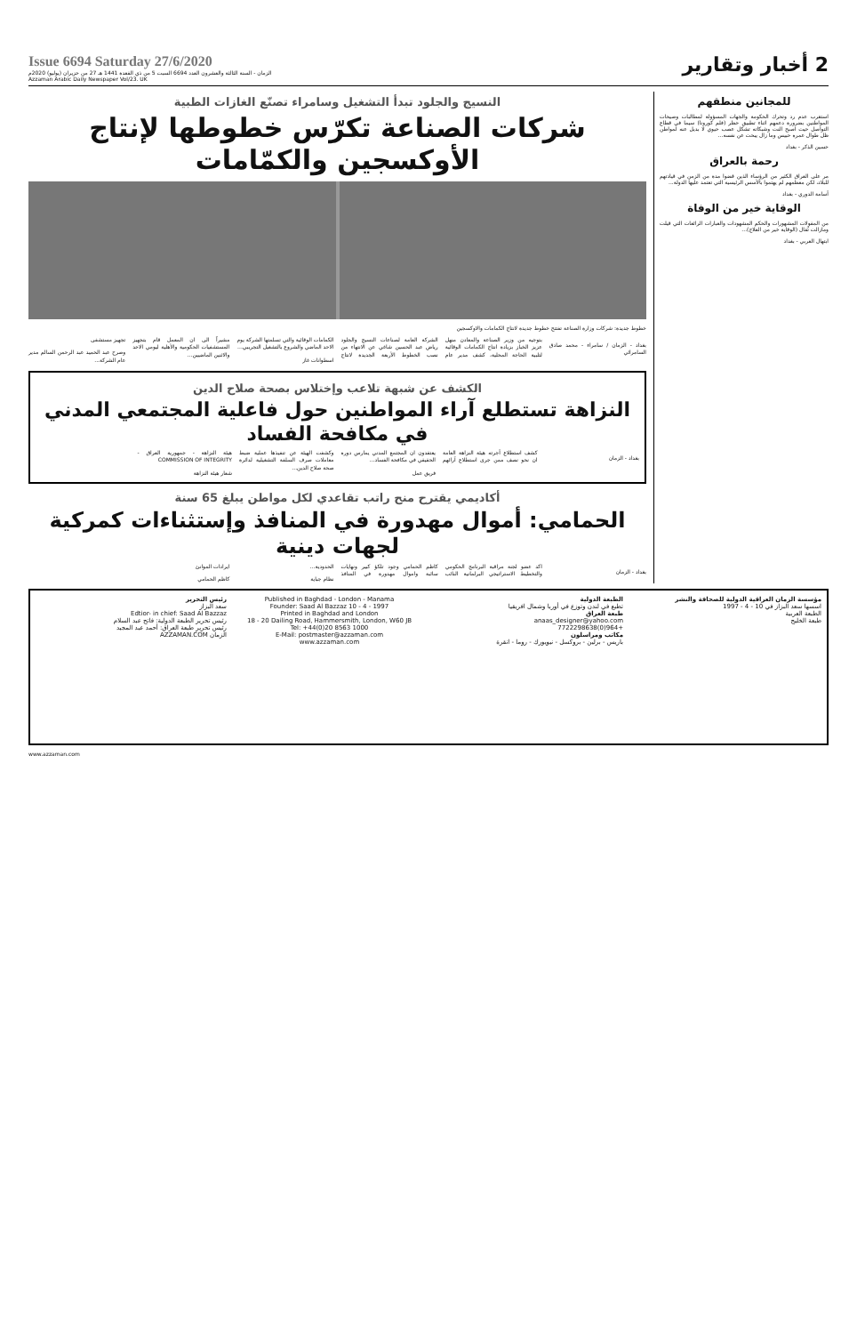Issue 6694 Saturday 27/6/2020
الزمان - السنة الثالثة والعشرون العدد 6694 السبت 5 من ذي القعدة 1441 هـ 27 من حزيران (يوليو) 2020م
Azzaman Arabic Daily Newspaper Vol/23. UK
2 أخبار وتقارير
للمجانين منطقهم
استغرب عدم رد وتحرك الحكومة والجهات المسؤولة لمطالبات وصيحات المواطنين بضرورة دعمهم اثناء تطبيق حظر (فلم كورونا) سيما في قطاع التواصل حيث اصبح النت وشبكاته تشكل عصب حيوي لا بديل عنه لمواطن ظل طوال عمره حبيس وما زال يبحث عن نفسه...
حسين الذكر - بغداد
رحمة بالعراق
مر على العراق الكثير من الرؤساء الذين قضوا مدة من الزمن في قيادتهم للبلاد، لكن معظمهم لم يهتموا بالأسس الرئيسية التي تعتمد عليها الدولة...
أسامة الدوري - بغداد
الوقاية خير من الوفاة
من المقولات المشهورات والحكم المشهودات والعبارات الرائعات التي قيلت ومازالت تُقال (الوقاية خير من العلاج)...
ابتهال العربي - بغداد
النسيج والجلود تبدأ التشغيل وسامراء تصنّع الغازات الطبية
شركات الصناعة تكرّس خطوطها لإنتاج الأوكسجين والكمّامات
خطوط جديدة: شركات وزارة الصناعة تفتتح خطوط جديدة لانتاج الكمامات والاوكسجين
بغداد - الزمان / سامراء - محمد صادق السامرائي
بتوجيه من وزير الصناعة والمعادن منهل عزيز الخباز بزيادة انتاج الكمامات الوقائية لتلبية الحاجة المحلية، كشف مدير عام الشركة العامة لصناعات النسيج والجلود رياض عبد الحسين شاغي عن الانتهاء من نصب الخطوط الأربعة الجديدة لانتاج الكمامات الوقائية والتي تسلمتها الشركة يوم الاحد الماضي والشروع بالتشغيل التجريبي...
اسطوانات غاز
مشيراً الى ان المعمل قام بتجهيز المستشفيات الحكومية والأهلية ليومي الاحد والاثنين الماضيين...
تجهيز مستشفى
وصرح عبد الحميد عبد الرحمن السالم مدير عام الشركة...
الكشف عن شبهة تلاعب وإختلاس بصحة صلاح الدين
النزاهة تستطلع آراء المواطنين حول فاعلية المجتمعي المدني في مكافحة الفساد
بغداد - الزمان
كشف استطلاع أجرته هيئة النزاهة العامة ان نحو نصف ممن جرى استطلاع آرائهم يعتقدون ان المجتمع المدني يمارس دوره الحقيقي في مكافحة الفساد...
فريق عمل
وكشفت الهيئة عن تنفيذها عملية ضبط معاملات صرف السلفة التشغيلية لدائرة صحة صلاح الدين...
هيئة النزاهة - جمهورية العراق - COMMISSION OF INTEGRITY
شعار هيئة النزاهة
أكاديمي يقترح منح راتب تقاعدي لكل مواطن يبلغ 65 سنة
الحمامي: أموال مهدورة في المنافذ وإستثناءات كمركية لجهات دينية
بغداد - الزمان
اكد عضو لجنة مراقبة البرنامج الحكومي والتخطيط الاستراتيجي البرلمانية النائب كاظم الحمامي وجود تلكؤ كبير ونهايات سائبة واموال مهدورة في المنافذ الحدودية...
نظام جباية
ايرادات الموانئ
كاظم الحمامي
مؤسسة الزمان العراقية الدولية للصحافة والنشر
اسسها سعد البزاز في 10 - 4 - 1997
الطبعة العربية
طبعة الخليج
الطبعة الدولية
تطبع في لندن وتوزع في أوربا وشمال افريقيا
طبعة العراق
anaas_designer@yahoo.com
+964(0)7722298638
مكاتب ومراسلون
باريس - برلين - بروكسل - نيويورك - روما - انقرة
Published in Baghdad - London - Manama
Founder: Saad Al Bazzaz 10 - 4 - 1997
Printed in Baghdad and London
18 - 20 Dailing Road, Hammersmith, London, W60 JB
Tel: +44(0)20 8563 1000
E-Mail: postmaster@azzaman.com
www.azzaman.com
رئيس التحرير
سعد البزاز
Edtior- in chief: Saad Al Bazzaz
رئيس تحرير الطبعة الدولية: فاتح عبد السلام
رئيس تحرير طبعة العراق: أحمد عبد المجيد
الزمان AZZAMAN.COM
www.azzaman.com